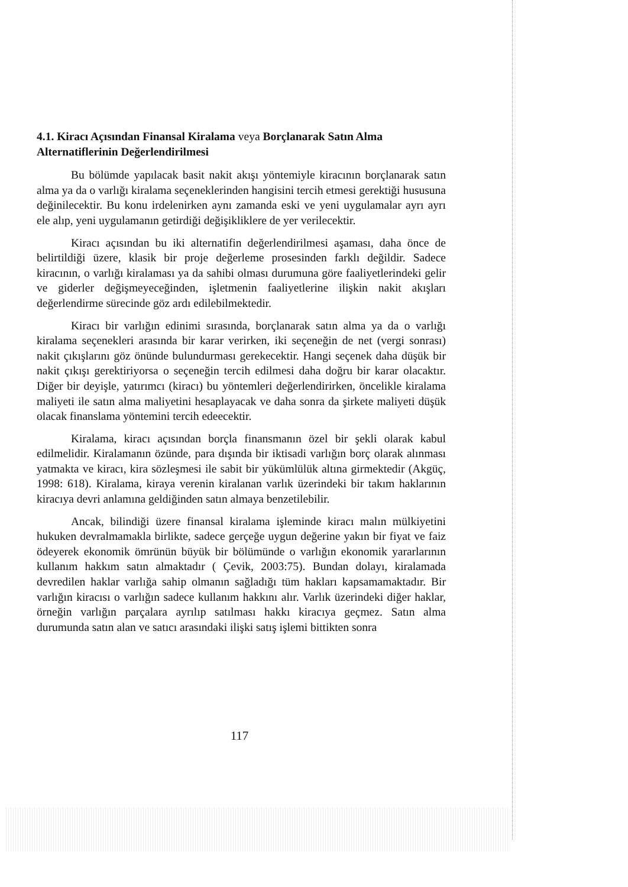4.1. Kiracı Açısından Finansal Kiralama veya Borçlanarak Satın Alma Alternatiflerinin Değerlendirilmesi
Bu bölümde yapılacak basit nakit akışı yöntemiyle kiracının borçlanarak satın alma ya da o varlığı kiralama seçeneklerinden hangisini tercih etmesi gerektiği hususuna değinilecektir. Bu konu irdelenirken aynı zamanda eski ve yeni uygulamalar ayrı ayrı ele alıp, yeni uygulamanın getirdiği değişikliklere de yer verilecektir.
Kiracı açısından bu iki alternatifin değerlendirilmesi aşaması, daha önce de belirtildiği üzere, klasik bir proje değerleme prosesinden farklı değildir. Sadece kiracının, o varlığı kiralaması ya da sahibi olması durumuna göre faaliyetlerindeki gelir ve giderler değişmeyeceğinden, işletmenin faaliyetlerine ilişkin nakit akışları değerlendirme sürecinde göz ardı edilebilmektedir.
Kiracı bir varlığın edinimi sırasında, borçlanarak satın alma ya da o varlığı kiralama seçenekleri arasında bir karar verirken, iki seçeneğin de net (vergi sonrası) nakit çıkışlarını göz önünde bulundurması gerekecektir. Hangi seçenek daha düşük bir nakit çıkışı gerektiriyorsa o seçeneğin tercih edilmesi daha doğru bir karar olacaktır. Diğer bir deyişle, yatırımcı (kiracı) bu yöntemleri değerlendirirken, öncelikle kiralama maliyeti ile satın alma maliyetini hesaplayacak ve daha sonra da şirkete maliyeti düşük olacak finanslama yöntemini tercih edeecektir.
Kiralama, kiracı açısından borçla finansmanın özel bir şekli olarak kabul edilmelidir. Kiralamanın özünde, para dışında bir iktisadi varlığın borç olarak alınması yatmakta ve kiracı, kira sözleşmesi ile sabit bir yükümlülük altına girmektedir (Akgüç, 1998: 618). Kiralama, kiraya verenin kiralanan varlık üzerindeki bir takım haklarının kiracıya devri anlamına geldiğinden satın almaya benzetilebilir.
Ancak, bilindiği üzere finansal kiralama işleminde kiracı malın mülkiyetini hukuken devralmamakla birlikte, sadece gerçeğe uygun değerine yakın bir fiyat ve faiz ödeyerek ekonomik ömrünün büyük bir bölümünde o varlığın ekonomik yararlarının kullanım hakkım satın almaktadır ( Çevik, 2003:75). Bundan dolayı, kiralamada devredilen haklar varlığa sahip olmanın sağladığı tüm hakları kapsamamaktadır. Bir varlığın kiracısı o varlığın sadece kullanım hakkını alır. Varlık üzerindeki diğer haklar, örneğin varlığın parçalara ayrılıp satılması hakkı kiracıya geçmez. Satın alma durumunda satın alan ve satıcı arasındaki ilişki satış işlemi bittikten sonra
117